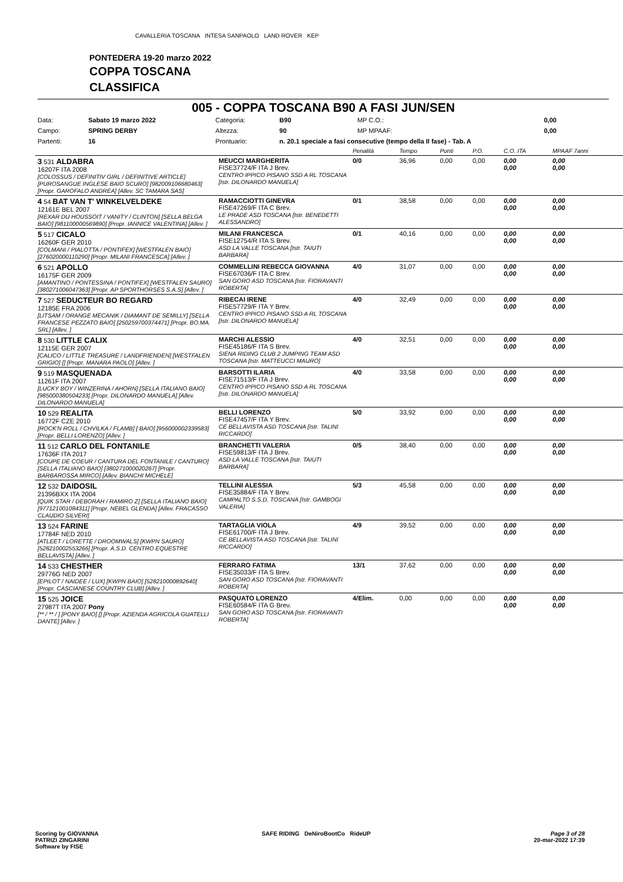CAVALLERIA TOSCANA INTESA SANPAOLO LAND ROVER KEP
PONTEDERA 19-20 marzo 2022
COPPA TOSCANA
CLASSIFICA
005 - COPPA TOSCANA B90 A FASI JUN/SEN
| Data: | Sabato 19 marzo 2022 | Categoria: | B90 | MP C.O.: | 0,00 |
| Campo: | SPRING DERBY | Altezza: | 90 | MP MPAAF: | 0,00 |
| Partenti: | 16 | Prontuario: | n. 20.1 speciale a fasi consecutive (tempo della II fase) - Tab. A | | |
| | | Penalità | Tempo | Punti | P.O. | C.O. ITA | MPAAF 7anni |
| 3 531 ALDABRA 16207F ITA 2008 [COLOSSUS / DEFINITIV GIRL / DEFINITIVE ARTICLE] [PUROSANGUE INGLESE BAIO SCURO] [982009106680463] [Propr. GAROFALO ANDREA] [Allev. SC TAMARA SAS] | MEUCCI MARGHERITA FISE37724/F ITA J Brev. CENTRO IPPICO PISANO SSD A RL TOSCANA [Istr. DILONARDO MANUELA] | 0/0 | 36,96 | 0,00 | 0,00 | 0,00 0,00 | 0,00 0,00 |
| 4 54 BAT VAN T' WINKELVELDEKE 12161E BEL 2007 [REXAR DU HOUSSOIT / VANITY / CLINTON] [SELLA BELGA BAIO] [981100000569890] [Propr. IANNICE VALENTINA] [Allev. ] | RAMACCIOTTI GINEVRA FISE47269/F ITA C Brev. LE PRADE ASD TOSCANA [Istr. BENEDETTI ALESSANDRO] | 0/1 | 38,58 | 0,00 | 0,00 | 0,00 0,00 | 0,00 0,00 |
| 5 517 CICALO 16260F GER 2010 [COLMANI / PIALOTTA / PONTIFEX] [WESTFALEN BAIO] [276020000110290] [Propr. MILANI FRANCESCA] [Allev. ] | MILANI FRANCESCA FISE12754/R ITA S Brev. ASD LA VALLE TOSCANA [Istr. TAIUTI BARBARA] | 0/1 | 40,16 | 0,00 | 0,00 | 0,00 0,00 | 0,00 0,00 |
| 6 521 APOLLO 16175F GER 2009 [AMANTINO / PONTESSINA / PONTIFEX] [WESTFALEN SAURO] [380271006047363] [Propr. AP SPORTHORSES S.A.S] [Allev. ] | COMMELLINI REBECCA GIOVANNA FISE67036/F ITA C Brev. SAN GORO ASD TOSCANA [Istr. FIORAVANTI ROBERTA] | 4/0 | 31,07 | 0,00 | 0,00 | 0,00 0,00 | 0,00 0,00 |
| 7 527 SEDUCTEUR BO REGARD 12185E FRA 2006 [LITSAM / ORANGE MECANIK / DIAMANT DE SEMILLY] [SELLA FRANCESE PEZZATO BAIO] [250259700374471] [Propr. BO.MA. SRL] [Allev. ] | RIBECAI IRENE FISE57729/F ITA Y Brev. CENTRO IPPICO PISANO SSD A RL TOSCANA [Istr. DILONARDO MANUELA] | 4/0 | 32,49 | 0,00 | 0,00 | 0,00 0,00 | 0,00 0,00 |
| 8 530 LITTLE CALIX 12115E GER 2007 [CALICO / LITTLE TREASURE / LANDFRIENDEN] [WESTFALEN GRIGIO] [] [Propr. MANARA PAOLO] [Allev. ] | MARCHI ALESSIO FISE45186/F ITA S Brev. SIENA RIDING CLUB 2 JUMPING TEAM ASD TOSCANA [Istr. MATTEUCCI MAURO] | 4/0 | 32,51 | 0,00 | 0,00 | 0,00 0,00 | 0,00 0,00 |
| 9 519 MASQUENADA 11261F ITA 2007 [LUCKY BOY / WINZERINA / AHORN] [SELLA ITALIANO BAIO] [985000380504233] [Propr. DILONARDO MANUELA] [Allev. DILONARDO MANUELA] | BARSOTTI ILARIA FISE71513/F ITA J Brev. CENTRO IPPICO PISANO SSD A RL TOSCANA [Istr. DILONARDO MANUELA] | 4/0 | 33,58 | 0,00 | 0,00 | 0,00 0,00 | 0,00 0,00 |
| 10 529 REALITA 16772F CZE 2010 [ROCK'N ROLL / CHVILKA / FLAMB] [ BAIO] [956000002339583] [Propr. BELLI LORENZO] [Allev. ] | BELLI LORENZO FISE47457/F ITA Y Brev. CE BELLAVISTA ASD TOSCANA [Istr. TALINI RICCARDO] | 5/0 | 33,92 | 0,00 | 0,00 | 0,00 0,00 | 0,00 0,00 |
| 11 512 CARLO DEL FONTANILE 17636F ITA 2017 [COUPE DE COEUR / CANTURA DEL FONTANILE / CANTURO] [SELLA ITALIANO BAIO] [380271000020267] [Propr. BARBAROSSA MIRCO] [Allev. BIANCHI MICHELE] | BRANCHETTI VALERIA FISE59813/F ITA J Brev. ASD LA VALLE TOSCANA [Istr. TAIUTI BARBARA] | 0/5 | 38,40 | 0,00 | 0,00 | 0,00 0,00 | 0,00 0,00 |
| 12 532 DAIDOSIL 21396BXX ITA 2004 [QUIK STAR / DEBORAH / RAMIRO Z] [SELLA ITALIANO BAIO] [977121001084311] [Propr. NEBEL GLENDA] [Allev. FRACASSO CLAUDIO SILVERI] | TELLINI ALESSIA FISE35884/F ITA Y Brev. CAMPALTO S.S.D. TOSCANA [Istr. GAMBOGI VALERIA] | 5/3 | 45,58 | 0,00 | 0,00 | 0,00 0,00 | 0,00 0,00 |
| 13 524 FARINE 17784F NED 2010 [ATLEET / LORETTE / DROOMWALS] [KWPN SAURO] [528210002553266] [Propr. A.S.D. CENTRO EQUESTRE BELLAVISTA] [Allev. ] | TARTAGLIA VIOLA FISE61700/F ITA J Brev. CE BELLAVISTA ASD TOSCANA [Istr. TALINI RICCARDO] | 4/9 | 39,52 | 0,00 | 0,00 | 0,00 0,00 | 0,00 0,00 |
| 14 533 CHESTHER 29776G NED 2007 [EPILOT / NAIDEE / LUX] [KWPN BAIO] [528210000892640] [Propr. CASCIANESE COUNTRY CLUB] [Allev. ] | FERRARO FATIMA FISE35033/F ITA S Brev. SAN GORO ASD TOSCANA [Istr. FIORAVANTI ROBERTA] | 13/1 | 37,62 | 0,00 | 0,00 | 0,00 0,00 | 0,00 0,00 |
| 15 525 JOICE 27987T ITA 2007 Pony [** / ** / ] [PONY BAIO] [] [Propr. AZIENDA AGRICOLA GUATELLI DANTE] [Allev. ] | PASQUATO LORENZO FISE60584/F ITA G Brev. SAN GORO ASD TOSCANA [Istr. FIORAVANTI ROBERTA] | 4/Elim. | 0,00 | 0,00 | 0,00 | 0,00 0,00 | 0,00 0,00 |
Scoring by GIOVANNA
PATRIZI ZINGARINI
Software by FISE
SAFE RIDING DeNiroBootCo RideUP
Page 3 of 28
20-mar-2022 17:39